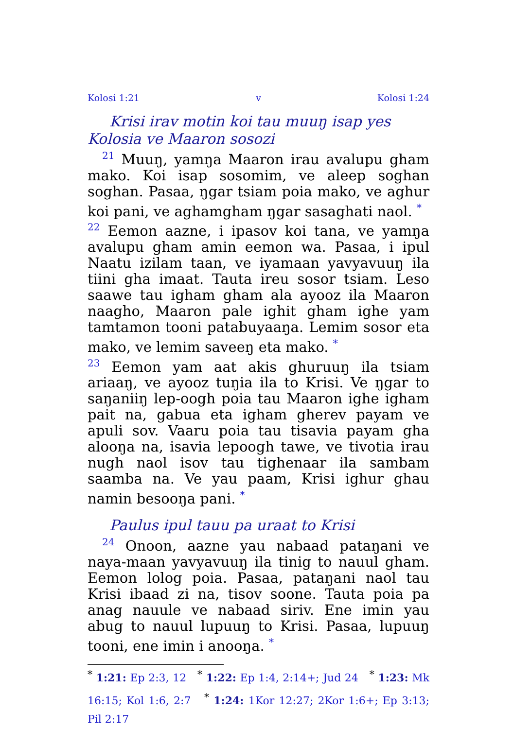Kolosi 1:21 v Kolosi 1:24
Krisi irav motin koi tau muuŋ isap yes Kolosia ve Maaron sosozi
<sup>21</sup> Muuŋ, yamŋa Maaron irau avalupu gham mako. Koi isap sosomim, ve aleep soghan soghan. Pasaa, ŋgar tsiam poia mako, ve aghur koi pani, ve aghamgham ŋgar sasaghati naol. <sup>*</sup>
<sup>22</sup> Eemon aazne, i ipasov koi tana, ve yamŋa avalupu gham amin eemon wa. Pasaa, i ipul Naatu izilam taan, ve iyamaan yavyavuuŋ ila tiini gha imaat. Tauta ireu sosor tsiam. Leso saawe tau igham gham ala ayooz ila Maaron naagho, Maaron pale ighit gham ighe yam tamtamon tooni patabuyaaŋa. Lemim sosor eta mako, ve lemim saveeŋ eta mako. <sup>*</sup>
<sup>23</sup> Eemon yam aat akis ghuruuŋ ila tsiam ariaaŋ, ve ayooz tuŋia ila to Krisi. Ve ŋgar to saŋaniiŋ lep-oogh poia tau Maaron ighe igham pait na, gabua eta igham gherev payam ve apuli sov. Vaaru poia tau tisavia payam gha alooŋa na, isavia lepoogh tawe, ve tivotia irau nugh naol isov tau tighenaar ila sambam saamba na. Ve yau paam, Krisi ighur ghau namin besooŋa pani. <sup>*</sup>
Paulus ipul tauu pa uraat to Krisi
<sup>24</sup> Onoon, aazne yau nabaad pataŋani ve naya-maan yavyavuuŋ ila tinig to nauul gham. Eemon lolog poia. Pasaa, pataŋani naol tau Krisi ibaad zi na, tisov soone. Tauta poia pa anag nauule ve nabaad siriv. Ene imin yau abug to nauul lupuuŋ to Krisi. Pasaa, lupuuŋ tooni, ene imin i anooŋa. <sup>*</sup>
<sup>*</sup> 1:21: Ep 2:3, 12 <sup>*</sup> 1:22: Ep 1:4, 2:14+; Jud 24 <sup>*</sup> 1:23: Mk 16:15; Kol 1:6, 2:7 <sup>*</sup> 1:24: 1Kor 12:27; 2Kor 1:6+; Ep 3:13; Pil 2:17